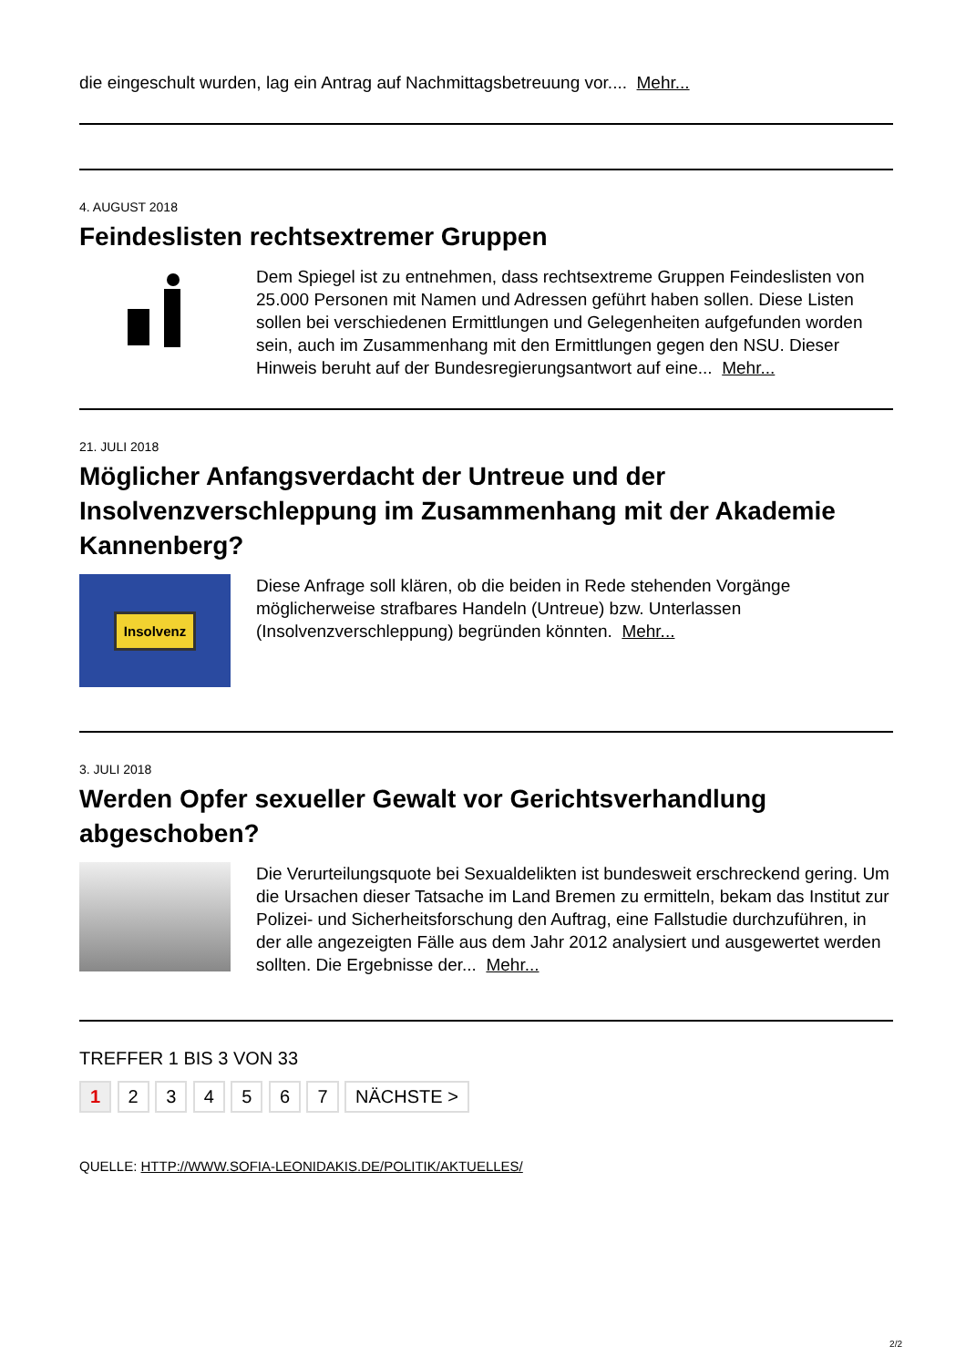die eingeschult wurden, lag ein Antrag auf Nachmittagsbetreuung vor.... Mehr...
4. AUGUST 2018
Feindeslisten rechtsextremer Gruppen
Dem Spiegel ist zu entnehmen, dass rechtsextreme Gruppen Feindeslisten von 25.000 Personen mit Namen und Adressen geführt haben sollen. Diese Listen sollen bei verschiedenen Ermittlungen und Gelegenheiten aufgefunden worden sein, auch im Zusammenhang mit den Ermittlungen gegen den NSU. Dieser Hinweis beruht auf der Bundesregierungsantwort auf eine... Mehr...
21. JULI 2018
Möglicher Anfangsverdacht der Untreue und der Insolvenzverschleppung im Zusammenhang mit der Akademie Kannenberg?
Insolvenz
Diese Anfrage soll klären, ob die beiden in Rede stehenden Vorgänge möglicherweise strafbares Handeln (Untreue) bzw. Unterlassen (Insolvenzverschleppung) begründen könnten. Mehr...
3. JULI 2018
Werden Opfer sexueller Gewalt vor Gerichtsverhandlung abgeschoben?
Die Verurteilungsquote bei Sexualdelikten ist bundesweit erschreckend gering. Um die Ursachen dieser Tatsache im Land Bremen zu ermitteln, bekam das Institut zur Polizei- und Sicherheitsforschung den Auftrag, eine Fallstudie durchzuführen, in der alle angezeigten Fälle aus dem Jahr 2012 analysiert und ausgewertet werden sollten. Die Ergebnisse der... Mehr...
TREFFER 1 BIS 3 VON 33
1 2 3 4 5 6 7 NÄCHSTE >
QUELLE: HTTP://WWW.SOFIA-LEONIDAKIS.DE/POLITIK/AKTUELLES/
2/2